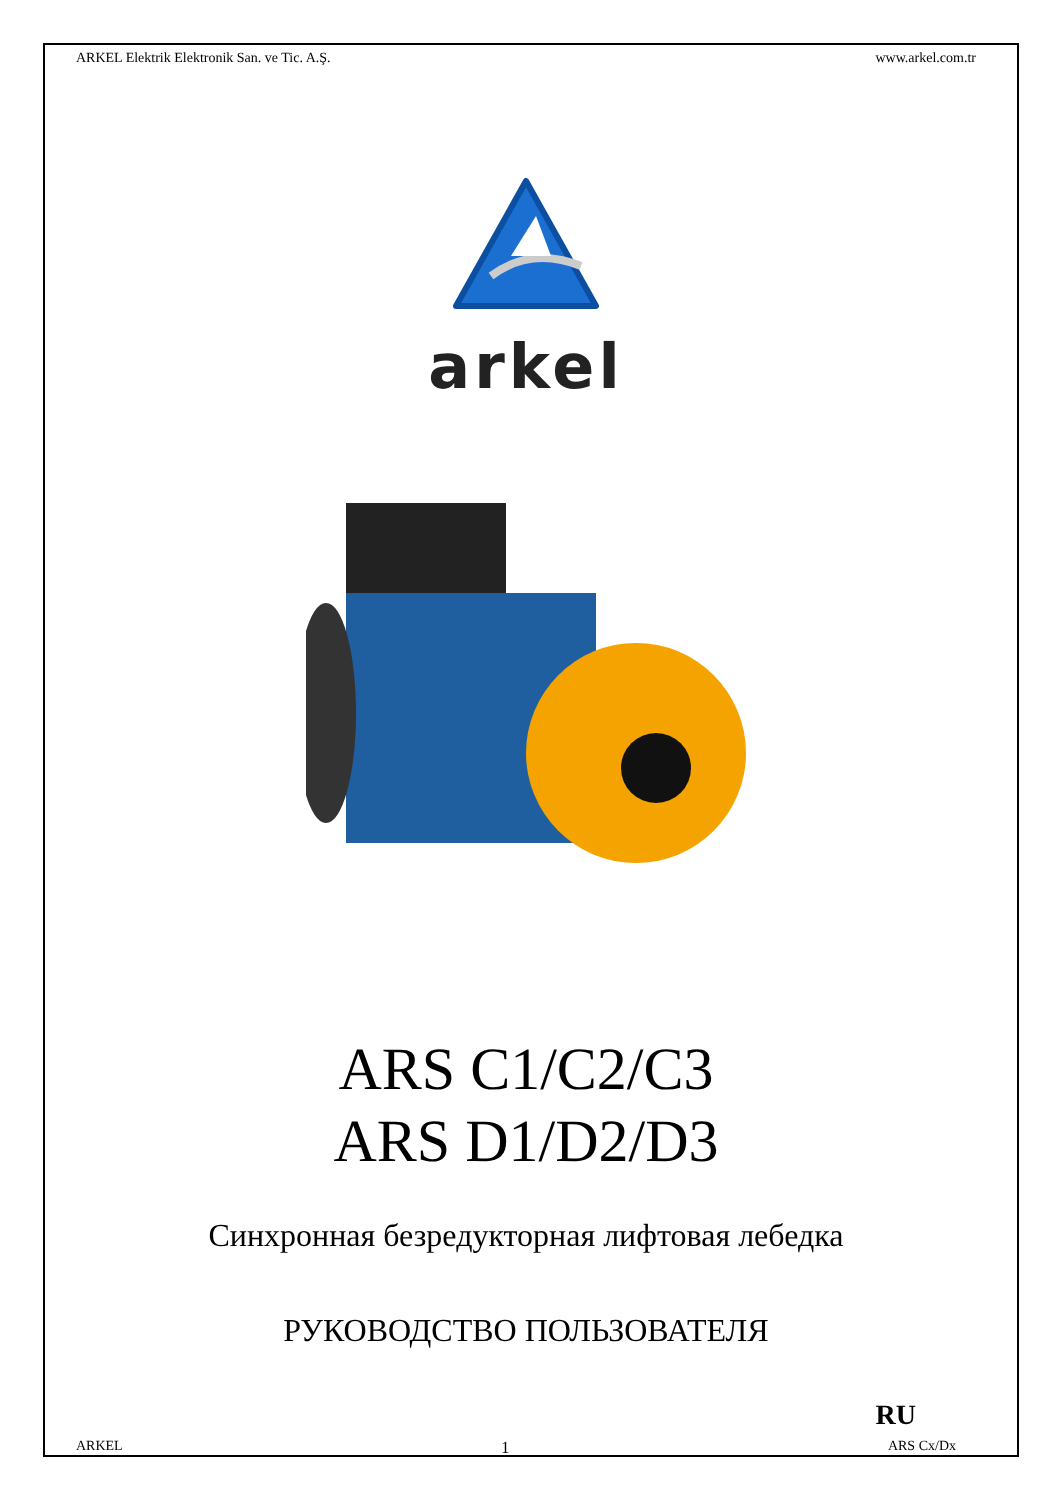ARKEL Elektrik Elektronik San. ve Tic. A.Ş. www.arkel.com.tr
arkel
ARS C1/C2/C3
ARS D1/D2/D3
Синхронная безредукторная лифтовая лебедка
РУКОВОДСТВО ПОЛЬЗОВАТЕЛЯ
RU
ARKEL 1 ARS Cx/Dx